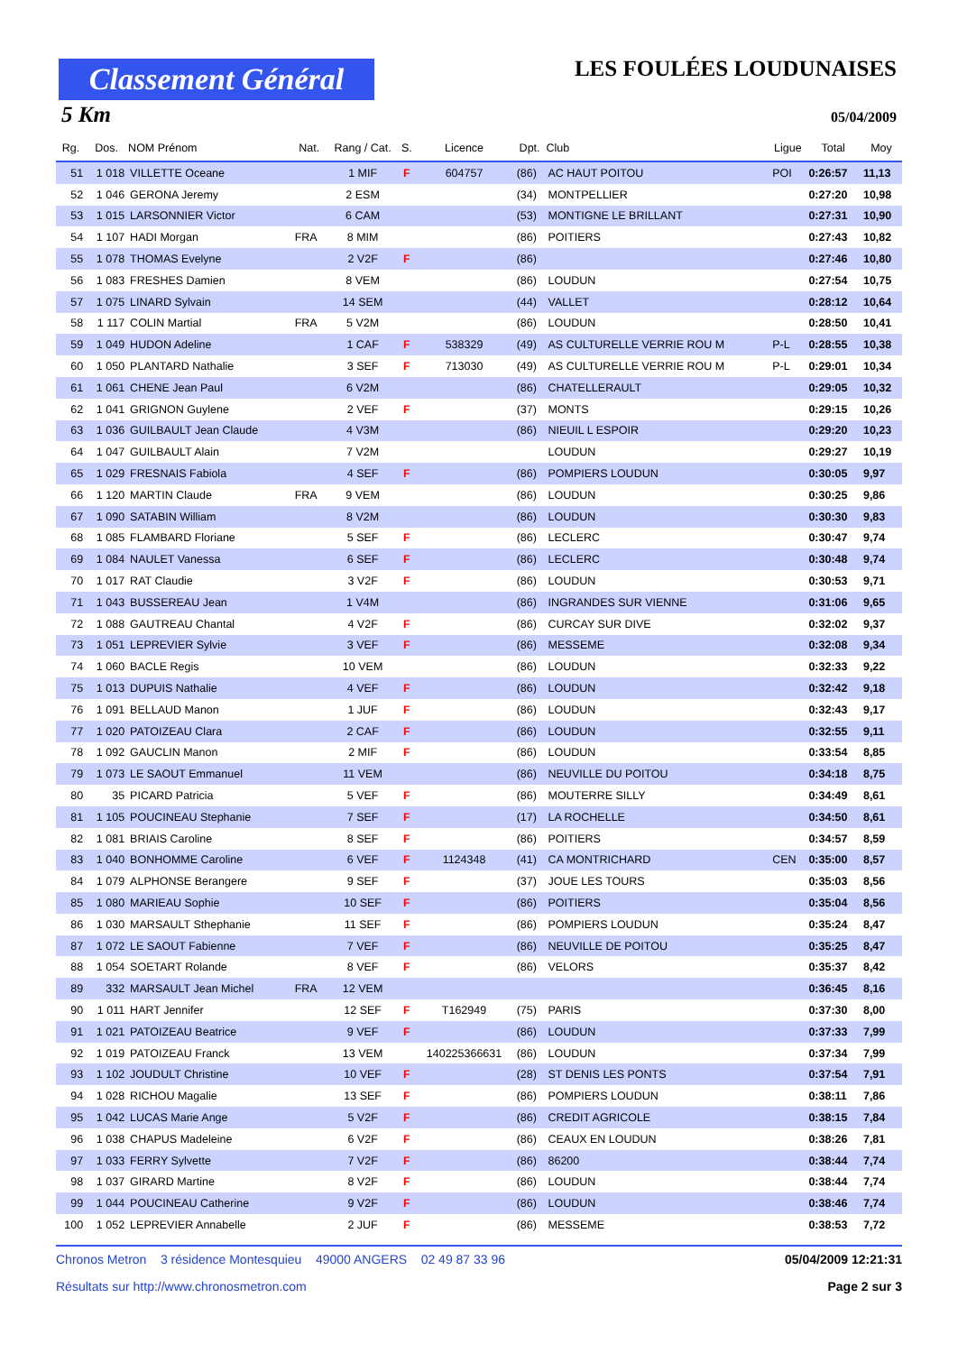Classement Général
LES FOULÉES LOUDUNAISES
5 Km 05/04/2009
| Rg. | Dos. | NOM Prénom | Nat. | Rang / Cat. | S. | Licence | Dpt. | Club | Ligue | Total | Moy |
| --- | --- | --- | --- | --- | --- | --- | --- | --- | --- | --- | --- |
| 51 | 1 018 | VILLETTE Oceane | | 1 MIF | F | 604757 | (86) | AC HAUT POITOU | POI | 0:26:57 | 11,13 |
| 52 | 1 046 | GERONA Jeremy | | 2 ESM | | | (34) | MONTPELLIER | | 0:27:20 | 10,98 |
| 53 | 1 015 | LARSONNIER Victor | | 6 CAM | | | (53) | MONTIGNE LE BRILLANT | | 0:27:31 | 10,90 |
| 54 | 1 107 | HADI Morgan | FRA | 8 MIM | | | (86) | POITIERS | | 0:27:43 | 10,82 |
| 55 | 1 078 | THOMAS Evelyne | | 2 V2F | F | | (86) | | | 0:27:46 | 10,80 |
| 56 | 1 083 | FRESHES Damien | | 8 VEM | | | (86) | LOUDUN | | 0:27:54 | 10,75 |
| 57 | 1 075 | LINARD Sylvain | | 14 SEM | | | (44) | VALLET | | 0:28:12 | 10,64 |
| 58 | 1 117 | COLIN Martial | FRA | 5 V2M | | | (86) | LOUDUN | | 0:28:50 | 10,41 |
| 59 | 1 049 | HUDON Adeline | | 1 CAF | F | 538329 | (49) | AS CULTURELLE VERRIE ROU M | P-L | 0:28:55 | 10,38 |
| 60 | 1 050 | PLANTARD Nathalie | | 3 SEF | F | 713030 | (49) | AS CULTURELLE VERRIE ROU M | P-L | 0:29:01 | 10,34 |
| 61 | 1 061 | CHENE Jean Paul | | 6 V2M | | | (86) | CHATELLERAULT | | 0:29:05 | 10,32 |
| 62 | 1 041 | GRIGNON Guylene | | 2 VEF | F | | (37) | MONTS | | 0:29:15 | 10,26 |
| 63 | 1 036 | GUILBAULT Jean Claude | | 4 V3M | | | (86) | NIEUIL L ESPOIR | | 0:29:20 | 10,23 |
| 64 | 1 047 | GUILBAULT Alain | | 7 V2M | | | | LOUDUN | | 0:29:27 | 10,19 |
| 65 | 1 029 | FRESNAIS Fabiola | | 4 SEF | F | | (86) | POMPIERS LOUDUN | | 0:30:05 | 9,97 |
| 66 | 1 120 | MARTIN Claude | FRA | 9 VEM | | | (86) | LOUDUN | | 0:30:25 | 9,86 |
| 67 | 1 090 | SATABIN William | | 8 V2M | | | (86) | LOUDUN | | 0:30:30 | 9,83 |
| 68 | 1 085 | FLAMBARD Floriane | | 5 SEF | F | | (86) | LECLERC | | 0:30:47 | 9,74 |
| 69 | 1 084 | NAULET Vanessa | | 6 SEF | F | | (86) | LECLERC | | 0:30:48 | 9,74 |
| 70 | 1 017 | RAT Claudie | | 3 V2F | F | | (86) | LOUDUN | | 0:30:53 | 9,71 |
| 71 | 1 043 | BUSSEREAU Jean | | 1 V4M | | | (86) | INGRANDES SUR VIENNE | | 0:31:06 | 9,65 |
| 72 | 1 088 | GAUTREAU Chantal | | 4 V2F | F | | (86) | CURCAY SUR DIVE | | 0:32:02 | 9,37 |
| 73 | 1 051 | LEPREVIER Sylvie | | 3 VEF | F | | (86) | MESSEME | | 0:32:08 | 9,34 |
| 74 | 1 060 | BACLE Regis | | 10 VEM | | | (86) | LOUDUN | | 0:32:33 | 9,22 |
| 75 | 1 013 | DUPUIS Nathalie | | 4 VEF | F | | (86) | LOUDUN | | 0:32:42 | 9,18 |
| 76 | 1 091 | BELLAUD Manon | | 1 JUF | F | | (86) | LOUDUN | | 0:32:43 | 9,17 |
| 77 | 1 020 | PATOIZEAU Clara | | 2 CAF | F | | (86) | LOUDUN | | 0:32:55 | 9,11 |
| 78 | 1 092 | GAUCLIN Manon | | 2 MIF | F | | (86) | LOUDUN | | 0:33:54 | 8,85 |
| 79 | 1 073 | LE SAOUT Emmanuel | | 11 VEM | | | (86) | NEUVILLE DU POITOU | | 0:34:18 | 8,75 |
| 80 | 35 | PICARD Patricia | | 5 VEF | F | | (86) | MOUTERRE SILLY | | 0:34:49 | 8,61 |
| 81 | 1 105 | POUCINEAU Stephanie | | 7 SEF | F | | (17) | LA ROCHELLE | | 0:34:50 | 8,61 |
| 82 | 1 081 | BRIAIS Caroline | | 8 SEF | F | | (86) | POITIERS | | 0:34:57 | 8,59 |
| 83 | 1 040 | BONHOMME Caroline | | 6 VEF | F | 1124348 | (41) | CA MONTRICHARD | CEN | 0:35:00 | 8,57 |
| 84 | 1 079 | ALPHONSE Berangere | | 9 SEF | F | | (37) | JOUE LES TOURS | | 0:35:03 | 8,56 |
| 85 | 1 080 | MARIEAU Sophie | | 10 SEF | F | | (86) | POITIERS | | 0:35:04 | 8,56 |
| 86 | 1 030 | MARSAULT Sthephanie | | 11 SEF | F | | (86) | POMPIERS LOUDUN | | 0:35:24 | 8,47 |
| 87 | 1 072 | LE SAOUT Fabienne | | 7 VEF | F | | (86) | NEUVILLE DE POITOU | | 0:35:25 | 8,47 |
| 88 | 1 054 | SOETART Rolande | | 8 VEF | F | | (86) | VELORS | | 0:35:37 | 8,42 |
| 89 | 332 | MARSAULT Jean Michel | FRA | 12 VEM | | | | | | 0:36:45 | 8,16 |
| 90 | 1 011 | HART Jennifer | | 12 SEF | F | T162949 | (75) | PARIS | | 0:37:30 | 8,00 |
| 91 | 1 021 | PATOIZEAU Beatrice | | 9 VEF | F | | (86) | LOUDUN | | 0:37:33 | 7,99 |
| 92 | 1 019 | PATOIZEAU Franck | | 13 VEM | | 140225366631 | (86) | LOUDUN | | 0:37:34 | 7,99 |
| 93 | 1 102 | JOUDULT Christine | | 10 VEF | F | | (28) | ST DENIS LES PONTS | | 0:37:54 | 7,91 |
| 94 | 1 028 | RICHOU Magalie | | 13 SEF | F | | (86) | POMPIERS LOUDUN | | 0:38:11 | 7,86 |
| 95 | 1 042 | LUCAS Marie Ange | | 5 V2F | F | | (86) | CREDIT AGRICOLE | | 0:38:15 | 7,84 |
| 96 | 1 038 | CHAPUS Madeleine | | 6 V2F | F | | (86) | CEAUX EN LOUDUN | | 0:38:26 | 7,81 |
| 97 | 1 033 | FERRY Sylvette | | 7 V2F | F | | (86) | 86200 | | 0:38:44 | 7,74 |
| 98 | 1 037 | GIRARD Martine | | 8 V2F | F | | (86) | LOUDUN | | 0:38:44 | 7,74 |
| 99 | 1 044 | POUCINEAU Catherine | | 9 V2F | F | | (86) | LOUDUN | | 0:38:46 | 7,74 |
| 100 | 1 052 | LEPREVIER Annabelle | | 2 JUF | F | | (86) | MESSEME | | 0:38:53 | 7,72 |
Chronos Metron 3 résidence Montesquieu 49000 ANGERS 02 49 87 33 96 05/04/2009 12:21:31
Résultats sur http://www.chronosmetron.com Page 2 sur 3